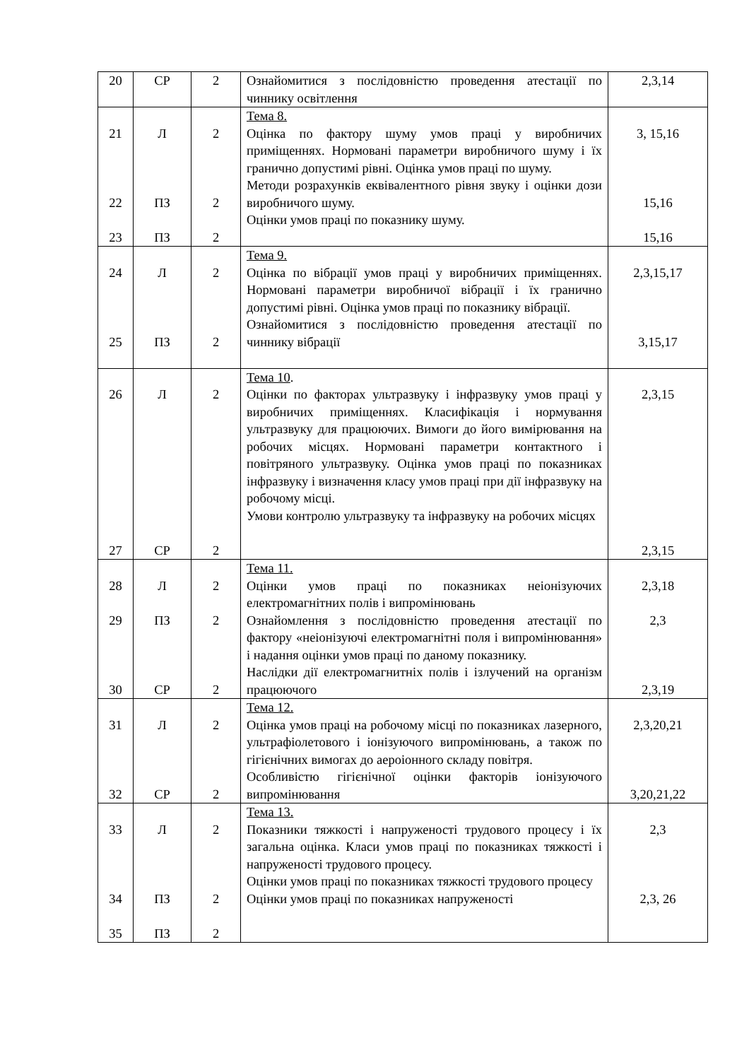| 20 | СР | 2 | Ознайомитися з послідовністю проведення атестації по чиннику освітлення | 2,3,14 |
| 21 22 23 | Л ПЗ ПЗ | 2 2 2 | Тема 8. Оцінка по фактору шуму умов праці у виробничих приміщеннях. Нормовані параметри виробничого шуму і їх гранично допустимі рівні. Оцінка умов праці по шуму. Методи розрахунків еквівалентного рівня звуку і оцінки дози виробничого шуму. Оцінки умов праці по показнику шуму. | 3, 15,16 15,16 15,16 |
| 24 25 | Л ПЗ | 2 2 | Тема 9. Оцінка по вібрації умов праці у виробничих приміщеннях. Нормовані параметри виробничої вібрації і їх гранично допустимі рівні. Оцінка умов праці по показнику вібрації. Ознайомитися з послідовністю проведення атестації по чиннику вібрації | 2,3,15,17 3,15,17 |
| 26 27 | Л СР | 2 2 | Тема 10 . Оцінки по факторах ультразвуку і інфразвуку умов праці у виробничих приміщеннях. Класифікація і нормування ультразвуку для працюючих. Вимоги до його вимірювання на робочих місцях. Нормовані параметри контактного і повітряного ультразвуку. Оцінка умов праці по показниках інфразвуку і визначення класу умов праці при дії інфразвуку на робочому місці. Умови контролю ультразвуку та інфразвуку на робочих місцях | 2,3,15 2,3,15 |
| 28 29 30 | Л ПЗ СР | 2 2 2 | Тема 11. Оцінки умов праці по показниках неіонізуючих електромагнітних полів і випромінювань Ознайомлення з послідовністю проведення атестації по фактору «неіонізуючі електромагнітні поля і випромінювання» і надання оцінки умов праці по даному показнику. Наслідки дії електромагнитніх полів і ізлучений на організм працюючого | 2,3,18 2,3 2,3,19 |
| 31 32 | Л СР | 2 2 | Тема 12. Оцінка умов праці на робочому місці по показниках лазерного, ультрафіолетового і іонізуючого випромінювань, а також по гігієнічних вимогах до аероіонного складу повітря. Особливістю гігієнічної оцінки факторів іонізуючого випромінювання | 2,3,20,21 3,20,21,22 |
| 33 34 35 | Л ПЗ ПЗ | 2 2 2 | Тема 13. Показники тяжкості і напруженості трудового процесу і їх загальна оцінка. Класи умов праці по показниках тяжкості і напруженості трудового процесу. Оцінки умов праці по показниках тяжкості трудового процесу Оцінки умов праці по показниках напруженості | 2,3 2,3, 26 |